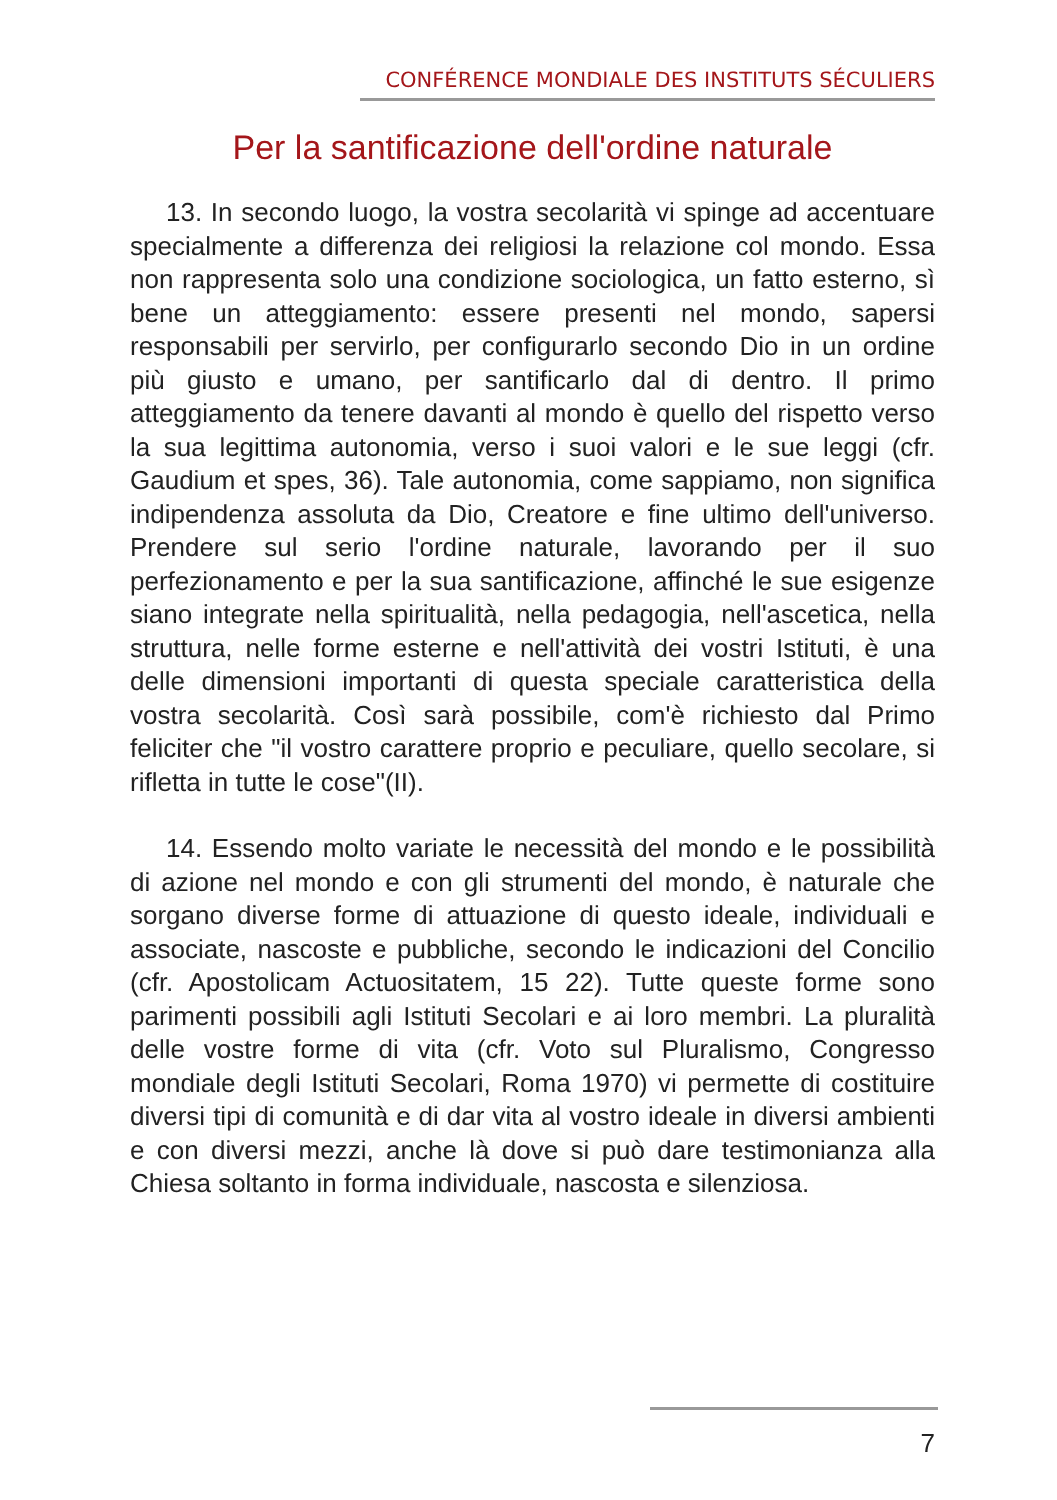CONFÉRENCE MONDIALE DES INSTITUTS SÉCULIERS
Per la santificazione dell'ordine naturale
13. In secondo luogo, la vostra secolarità vi spinge ad accentuare specialmente a differenza dei religiosi la relazione col mondo. Essa non rappresenta solo una condizione sociologica, un fatto esterno, sì bene un atteggiamento: essere presenti nel mondo, sapersi responsabili per servirlo, per configurarlo secondo Dio in un ordine più giusto e umano, per santificarlo dal di dentro. Il primo atteggiamento da tenere davanti al mondo è quello del rispetto verso la sua legittima autonomia, verso i suoi valori e le sue leggi (cfr. Gaudium et spes, 36). Tale autonomia, come sappiamo, non significa indipendenza assoluta da Dio, Creatore e fine ultimo dell'universo. Prendere sul serio l'ordine naturale, lavorando per il suo perfezionamento e per la sua santificazione, affinché le sue esigenze siano integrate nella spiritualità, nella pedagogia, nell'ascetica, nella struttura, nelle forme esterne e nell'attività dei vostri Istituti, è una delle dimensioni importanti di questa speciale caratteristica della vostra secolarità. Così sarà possibile, com'è richiesto dal Primo feliciter che "il vostro carattere proprio e peculiare, quello secolare, si rifletta in tutte le cose"(II).
14. Essendo molto variate le necessità del mondo e le possibilità di azione nel mondo e con gli strumenti del mondo, è naturale che sorgano diverse forme di attuazione di questo ideale, individuali e associate, nascoste e pubbliche, secondo le indicazioni del Concilio (cfr. Apostolicam Actuositatem, 15 22). Tutte queste forme sono parimenti possibili agli Istituti Secolari e ai loro membri. La pluralità delle vostre forme di vita (cfr. Voto sul Pluralismo, Congresso mondiale degli Istituti Secolari, Roma 1970) vi permette di costituire diversi tipi di comunità e di dar vita al vostro ideale in diversi ambienti e con diversi mezzi, anche là dove si può dare testimonianza alla Chiesa soltanto in forma individuale, nascosta e silenziosa.
7